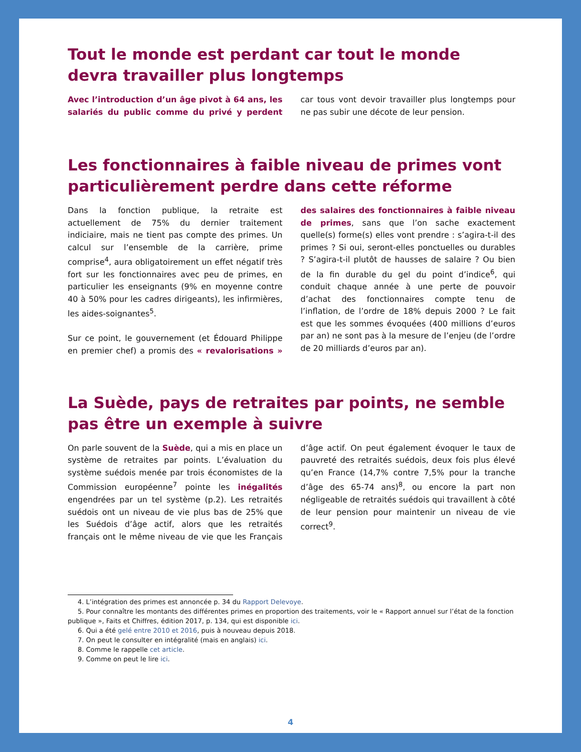Tout le monde est perdant car tout le monde devra travailler plus longtemps
Avec l’introduction d’un âge pivot à 64 ans, les salariés du public comme du privé y perdent car tous vont devoir travailler plus longtemps pour ne pas subir une décote de leur pension.
Les fonctionnaires à faible niveau de primes vont particulièrement perdre dans cette réforme
Dans la fonction publique, la retraite est actuellement de 75% du dernier traitement indiciaire, mais ne tient pas compte des primes. Un calcul sur l’ensemble de la carrière, prime comprise<sup>4</sup>, aura obligatoirement un effet négatif très fort sur les fonctionnaires avec peu de primes, en particulier les enseignants (9% en moyenne contre 40 à 50% pour les cadres dirigeants), les infirmières, les aides-soignantes<sup>5</sup>.
Sur ce point, le gouvernement (et Édouard Philippe en premier chef) a promis des « revalorisations » des salaires des fonctionnaires à faible niveau de primes, sans que l’on sache exactement quelle(s) forme(s) elles vont prendre : s’agira-t-il des primes ? Si oui, seront-elles ponctuelles ou durables ? S’agira-t-il plutôt de hausses de salaire ? Ou bien de la fin durable du gel du point d’indice<sup>6</sup>, qui conduit chaque année à une perte de pouvoir d’achat des fonctionnaires compte tenu de l’inflation, de l’ordre de 18% depuis 2000 ? Le fait est que les sommes évoquées (400 millions d’euros par an) ne sont pas à la mesure de l’enjeu (de l’ordre de 20 milliards d’euros par an).
La Suède, pays de retraites par points, ne semble pas être un exemple à suivre
On parle souvent de la Suède, qui a mis en place un système de retraites par points. L’évaluation du système suédois menée par trois économistes de la Commission européenne<sup>7</sup> pointe les inégalités engendrées par un tel système (p.2). Les retraités suédois ont un niveau de vie plus bas de 25% que les Suédois d’âge actif, alors que les retraités français ont le même niveau de vie que les Français d’âge actif. On peut également évoquer le taux de pauvreté des retraités suédois, deux fois plus élevé qu’en France (14,7% contre 7,5% pour la tranche d’âge des 65-74 ans)<sup>8</sup>, ou encore la part non négligeable de retraités suédois qui travaillent à côté de leur pension pour maintenir un niveau de vie correct<sup>9</sup>.
4. L’intégration des primes est annoncée p. 34 du Rapport Delevoye.
5. Pour connaître les montants des différentes primes en proportion des traitements, voir le « Rapport annuel sur l’état de la fonction publique », Faits et Chiffres, édition 2017, p. 134, qui est disponible ici.
6. Qui a été gelé entre 2010 et 2016, puis à nouveau depuis 2018.
7. On peut le consulter en intégralité (mais en anglais) ici.
8. Comme le rappelle cet article.
9. Comme on peut le lire ici.
4